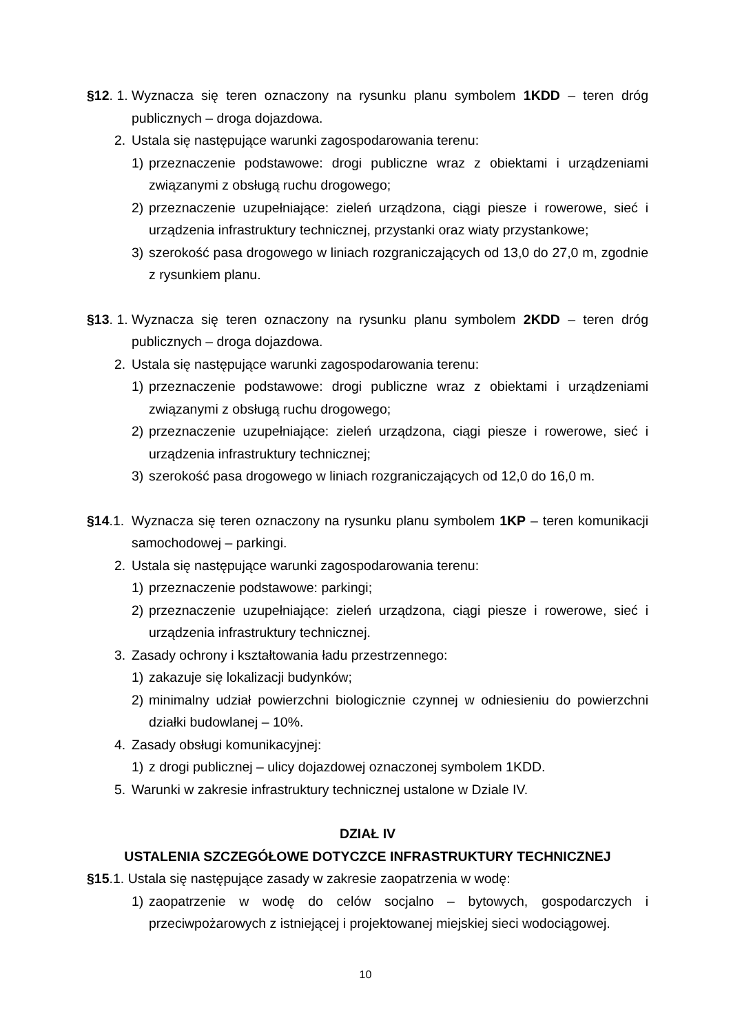§12. 1. Wyznacza się teren oznaczony na rysunku planu symbolem 1KDD – teren dróg publicznych – droga dojazdowa.
2. Ustala się następujące warunki zagospodarowania terenu:
1) przeznaczenie podstawowe: drogi publiczne wraz z obiektami i urządzeniami związanymi z obsługą ruchu drogowego;
2) przeznaczenie uzupełniające: zieleń urządzona, ciągi piesze i rowerowe, sieć i urządzenia infrastruktury technicznej, przystanki oraz wiaty przystankowe;
3) szerokość pasa drogowego w liniach rozgraniczających od 13,0 do 27,0 m, zgodnie z rysunkiem planu.
§13. 1. Wyznacza się teren oznaczony na rysunku planu symbolem 2KDD – teren dróg publicznych – droga dojazdowa.
2. Ustala się następujące warunki zagospodarowania terenu:
1) przeznaczenie podstawowe: drogi publiczne wraz z obiektami i urządzeniami związanymi z obsługą ruchu drogowego;
2) przeznaczenie uzupełniające: zieleń urządzona, ciągi piesze i rowerowe, sieć i urządzenia infrastruktury technicznej;
3) szerokość pasa drogowego w liniach rozgraniczających od 12,0 do 16,0 m.
§14.1. Wyznacza się teren oznaczony na rysunku planu symbolem 1KP – teren komunikacji samochodowej – parkingi.
2. Ustala się następujące warunki zagospodarowania terenu:
1) przeznaczenie podstawowe: parkingi;
2) przeznaczenie uzupełniające: zieleń urządzona, ciągi piesze i rowerowe, sieć i urządzenia infrastruktury technicznej.
3. Zasady ochrony i kształtowania ładu przestrzennego:
1) zakazuje się lokalizacji budynków;
2) minimalny udział powierzchni biologicznie czynnej w odniesieniu do powierzchni działki budowlanej – 10%.
4. Zasady obsługi komunikacyjnej:
1) z drogi publicznej – ulicy dojazdowej oznaczonej symbolem 1KDD.
5. Warunki w zakresie infrastruktury technicznej ustalone w Dziale IV.
DZIAŁ IV
USTALENIA SZCZEGÓŁOWE DOTYCZCE INFRASTRUKTURY TECHNICZNEJ
§15.1. Ustala się następujące zasady w zakresie zaopatrzenia w wodę:
1) zaopatrzenie w wodę do celów socjalno – bytowych, gospodarczych i przeciwpożarowych z istniejącej i projektowanej miejskiej sieci wodociągowej.
10